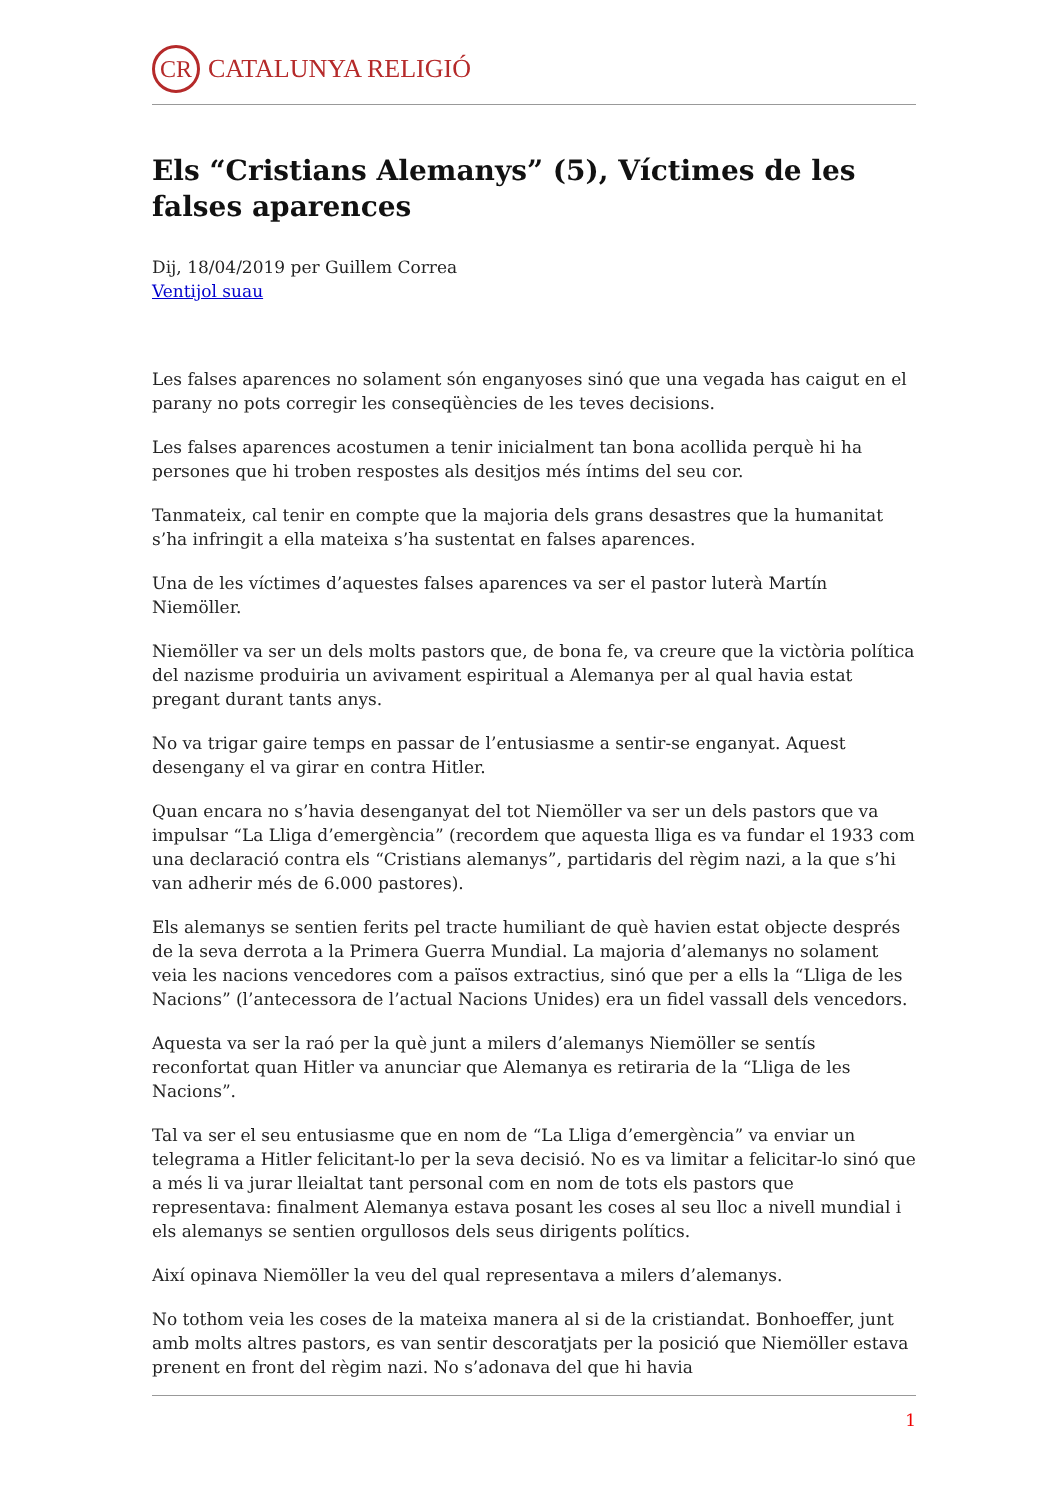CR
CATALUNYA RELIGIÓ
Els “Cristians Alemanys” (5), Víctimes de les falses aparences
Dij, 18/04/2019 per Guillem Correa
Ventijol suau
Les falses aparences no solament són enganyoses sinó que una vegada has caigut en el parany no pots corregir les conseqüències de les teves decisions.
Les falses aparences acostumen a tenir inicialment tan bona acollida perquè hi ha persones que hi troben respostes als desitjos més íntims del seu cor.
Tanmateix, cal tenir en compte que la majoria dels grans desastres que la humanitat s’ha infringit a ella mateixa s’ha sustentat en falses aparences.
Una de les víctimes d’aquestes falses aparences va ser el pastor luterà Martín Niemöller.
Niemöller va ser un dels molts pastors que, de bona fe, va creure que la victòria política del nazisme produiria un avivament espiritual a Alemanya per al qual havia estat pregant durant tants anys.
No va trigar gaire temps en passar de l’entusiasme a sentir-se enganyat. Aquest desengany el va girar en contra Hitler.
Quan encara no s’havia desenganyat del tot Niemöller va ser un dels pastors que va impulsar “La Lliga d’emergència” (recordem que aquesta lliga es va fundar el 1933 com una declaració contra els “Cristians alemanys”, partidaris del règim nazi, a la que s’hi van adherir més de 6.000 pastores).
Els alemanys se sentien ferits pel tracte humiliant de què havien estat objecte després de la seva derrota a la Primera Guerra Mundial. La majoria d’alemanys no solament veia les nacions vencedores com a països extractius, sinó que per a ells la “Lliga de les Nacions” (l’antecessora de l’actual Nacions Unides) era un fidel vassall dels vencedors.
Aquesta va ser la raó per la què junt a milers d’alemanys Niemöller se sentís reconfortat quan Hitler va anunciar que Alemanya es retiraria de la “Lliga de les Nacions”.
Tal va ser el seu entusiasme que en nom de “La Lliga d’emergència” va enviar un telegrama a Hitler felicitant-lo per la seva decisió. No es va limitar a felicitar-lo sinó que a més li va jurar lleialtat tant personal com en nom de tots els pastors que representava: finalment Alemanya estava posant les coses al seu lloc a nivell mundial i els alemanys se sentien orgullosos dels seus dirigents polítics.
Així opinava Niemöller la veu del qual representava a milers d’alemanys.
No tothom veia les coses de la mateixa manera al si de la cristiandat. Bonhoeffer, junt amb molts altres pastors, es van sentir descoratjats per la posició que Niemöller estava prenent en front del règim nazi. No s’adonava del que hi havia
1